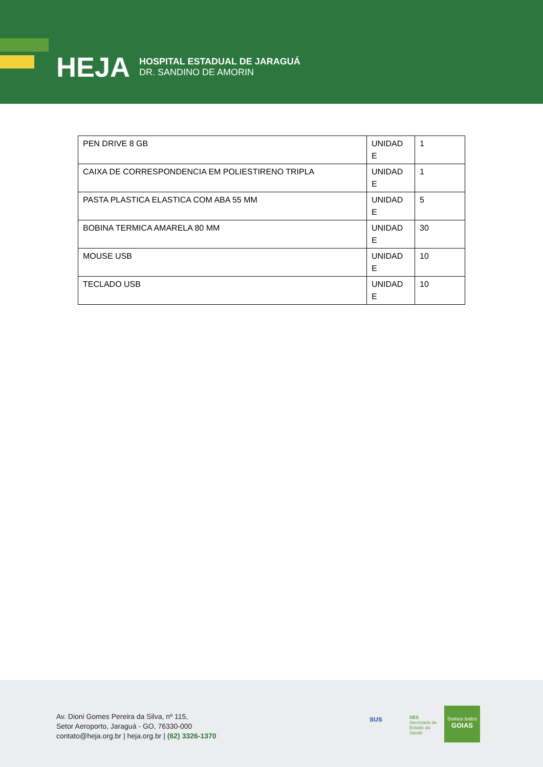HEJA
HOSPITAL ESTADUAL DE JARAGUÁ
DR. SANDINO DE AMORIN
| PEN DRIVE 8 GB | UNIDAD E | 1 |
| CAIXA DE CORRESPONDENCIA EM POLIESTIRENO TRIPLA | UNIDAD E | 1 |
| PASTA PLASTICA ELASTICA COM ABA 55 MM | UNIDAD E | 5 |
| BOBINA TERMICA AMARELA 80 MM | UNIDAD E | 30 |
| MOUSE USB | UNIDAD E | 10 |
| TECLADO USB | UNIDAD E | 10 |
Av. Dioni Gomes Pereira da Silva, nº 115,
Setor Aeroporto, Jaraguá - GO, 76330-000
contato@heja.org.br | heja.org.br | (62) 3326-1370
SUS
SES
Secretaria de
Estado da
Saúde
Somos todos
GOIAS